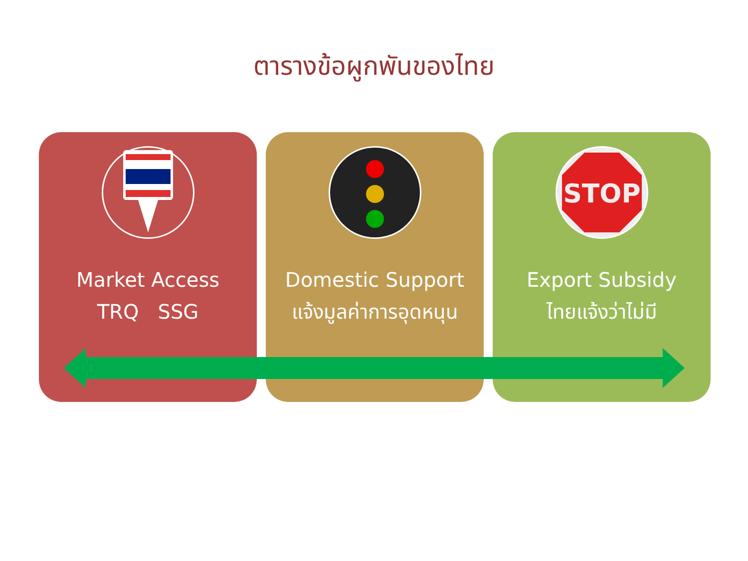ตารางข้อผูกพันของไทย
Market Access
TRQ SSG
Domestic Support
แจ้งมูลค่าการอุดหนุน
STOP
Export Subsidy
ไทยแจ้งว่าไม่มี